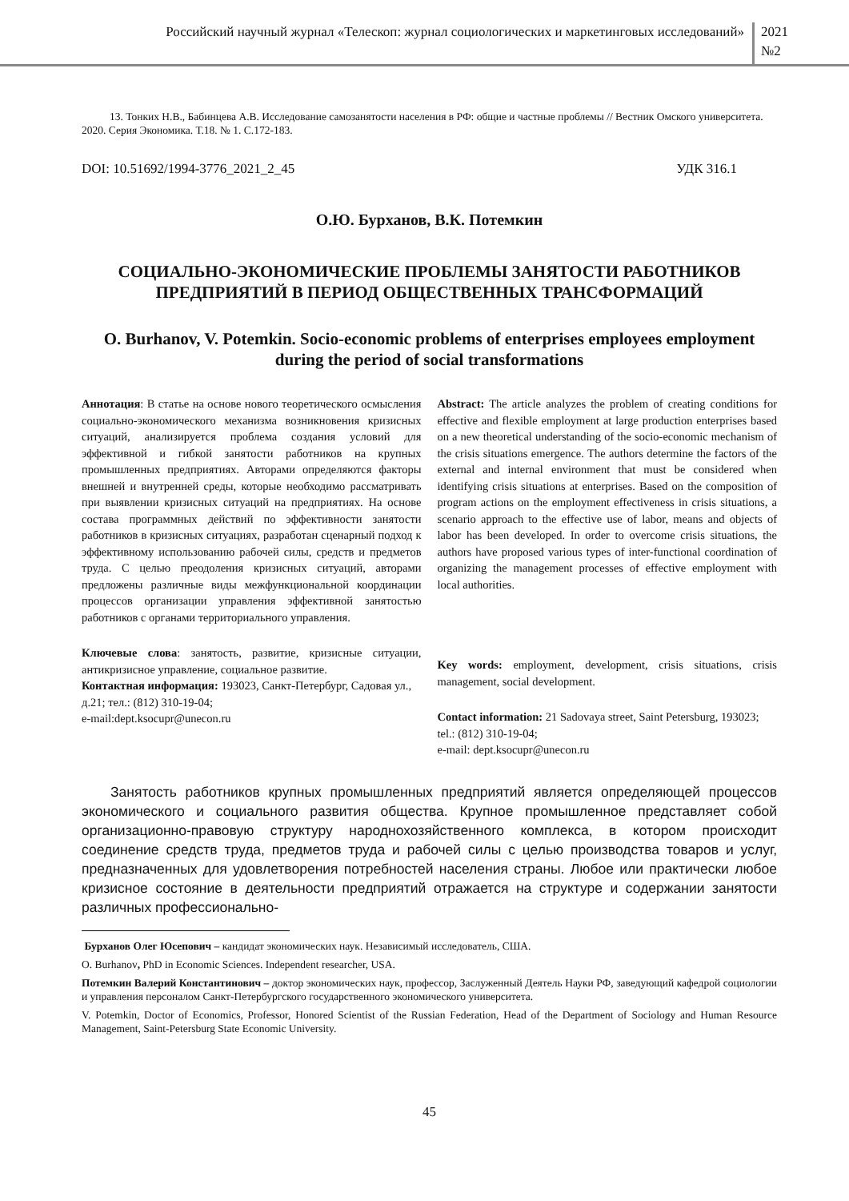Российский научный журнал «Телескоп: журнал социологических и маркетинговых исследований»
2021
№2
13. Тонких Н.В., Бабинцева А.В. Исследование самозанятости населения в РФ: общие и частные проблемы // Вестник Омского университета. 2020. Серия Экономика. Т.18. № 1. С.172-183.
DOI: 10.51692/1994-3776_2021_2_45 УДК 316.1
О.Ю. Бурханов, В.К. Потемкин
СОЦИАЛЬНО-ЭКОНОМИЧЕСКИЕ ПРОБЛЕМЫ ЗАНЯТОСТИ РАБОТНИКОВ ПРЕДПРИЯТИЙ В ПЕРИОД ОБЩЕСТВЕННЫХ ТРАНСФОРМАЦИЙ
O. Burhanov, V. Potemkin. Socio-economic problems of enterprises employees employment during the period of social transformations
Аннотация: В статье на основе нового теоретического осмысления социально-экономического механизма возникновения кризисных ситуаций, анализируется проблема создания условий для эффективной и гибкой занятости работников на крупных промышленных предприятиях. Авторами определяются факторы внешней и внутренней среды, которые необходимо рассматривать при выявлении кризисных ситуаций на предприятиях. На основе состава программных действий по эффективности занятости работников в кризисных ситуациях, разработан сценарный подход к эффективному использованию рабочей силы, средств и предметов труда. С целью преодоления кризисных ситуаций, авторами предложены различные виды межфункциональной координации процессов организации управления эффективной занятостью работников с органами территориального управления.
Ключевые слова: занятость, развитие, кризисные ситуации, антикризисное управление, социальное развитие.
Контактная информация: 193023, Санкт-Петербург, Садовая ул., д.21; тел.: (812) 310-19-04;
e-mail:dept.ksocupr@unecon.ru
Abstract: The article analyzes the problem of creating conditions for effective and flexible employment at large production enterprises based on a new theoretical understanding of the socio-economic mechanism of the crisis situations emergence. The authors determine the factors of the external and internal environment that must be considered when identifying crisis situations at enterprises. Based on the composition of program actions on the employment effectiveness in crisis situations, a scenario approach to the effective use of labor, means and objects of labor has been developed. In order to overcome crisis situations, the authors have proposed various types of inter-functional coordination of organizing the management processes of effective employment with local authorities.
Key words: employment, development, crisis situations, crisis management, social development.
Contact information: 21 Sadovaya street, Saint Petersburg, 193023; tel.: (812) 310-19-04;
e-mail: dept.ksocupr@unecon.ru
Занятость работников крупных промышленных предприятий является определяющей процессов экономического и социального развития общества. Крупное промышленное представляет собой организационно-правовую структуру народнохозяйственного комплекса, в котором происходит соединение средств труда, предметов труда и рабочей силы с целью производства товаров и услуг, предназначенных для удовлетворения потребностей населения страны. Любое или практически любое кризисное состояние в деятельности предприятий отражается на структуре и содержании занятости различных профессионально-
Бурханов Олег Юсепович – кандидат экономических наук. Независимый исследователь, США.
O. Burhanov, PhD in Economic Sciences. Independent researcher, USA.
Потемкин Валерий Константинович – доктор экономических наук, профессор, Заслуженный Деятель Науки РФ, заведующий кафедрой социологии и управления персоналом Санкт-Петербургского государственного экономического университета.
V. Potemkin, Doctor of Economics, Professor, Honored Scientist of the Russian Federation, Head of the Department of Sociology and Human Resource Management, Saint-Petersburg State Economic University.
45